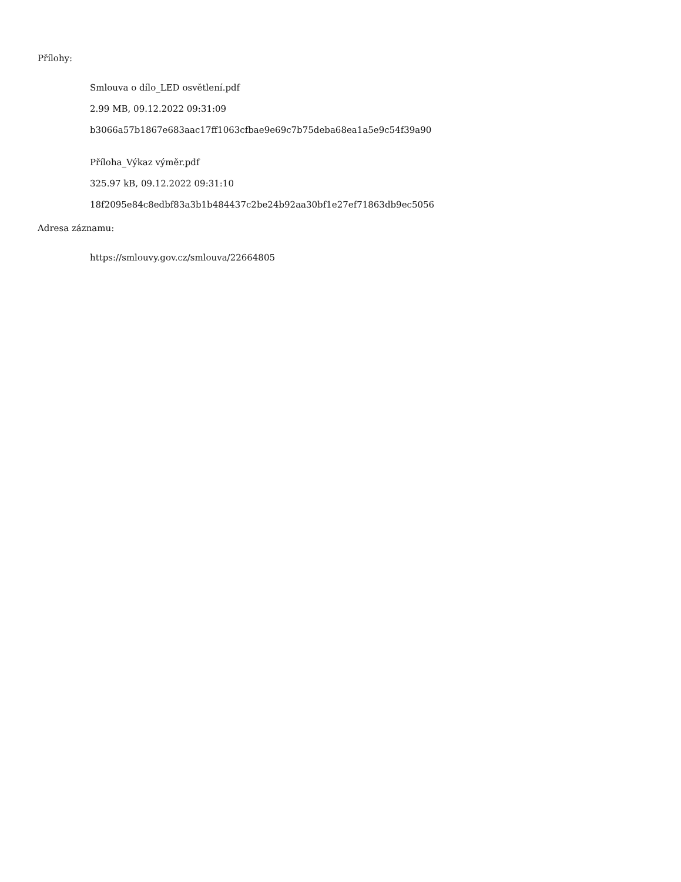Přílohy:
Smlouva o dílo_LED osvětlení.pdf
2.99 MB, 09.12.2022 09:31:09
b3066a57b1867e683aac17ff1063cfbae9e69c7b75deba68ea1a5e9c54f39a90
Příloha_Výkaz výměr.pdf
325.97 kB, 09.12.2022 09:31:10
18f2095e84c8edbf83a3b1b484437c2be24b92aa30bf1e27ef71863db9ec5056
Adresa záznamu:
https://smlouvy.gov.cz/smlouva/22664805